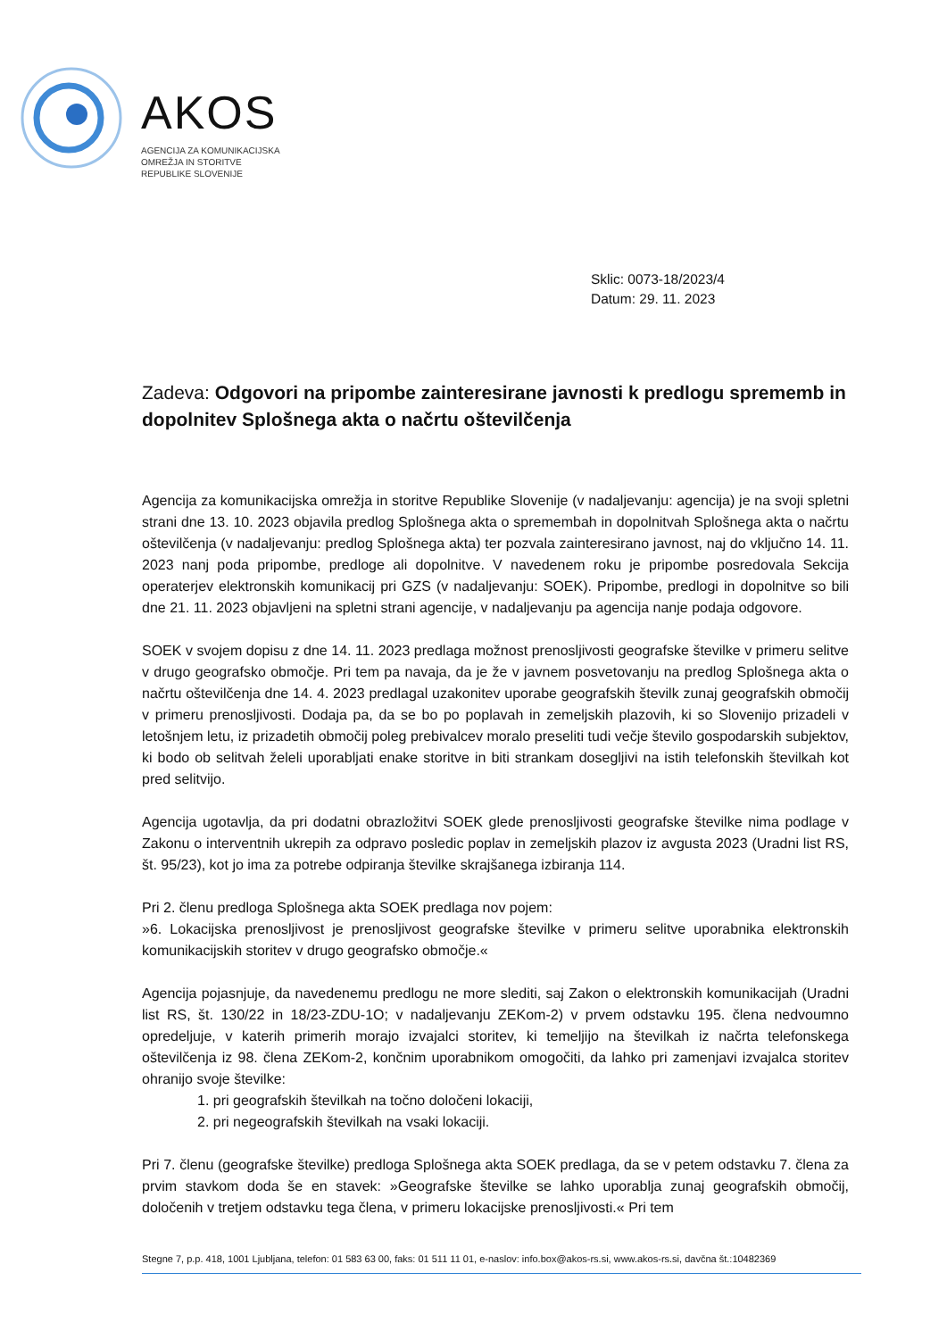AKOS
AGENCIJA ZA KOMUNIKACIJSKA
OMREŽJA IN STORITVE
REPUBLIKE SLOVENIJE
Sklic: 0073-18/2023/4
Datum: 29. 11. 2023
Zadeva: Odgovori na pripombe zainteresirane javnosti k predlogu sprememb in dopolnitev Splošnega akta o načrtu oštevilčenja
Agencija za komunikacijska omrežja in storitve Republike Slovenije (v nadaljevanju: agencija) je na svoji spletni strani dne 13. 10. 2023 objavila predlog Splošnega akta o spremembah in dopolnitvah Splošnega akta o načrtu oštevilčenja (v nadaljevanju: predlog Splošnega akta) ter pozvala zainteresirano javnost, naj do vključno 14. 11. 2023 nanj poda pripombe, predloge ali dopolnitve. V navedenem roku je pripombe posredovala Sekcija operaterjev elektronskih komunikacij pri GZS (v nadaljevanju: SOEK). Pripombe, predlogi in dopolnitve so bili dne 21. 11. 2023 objavljeni na spletni strani agencije, v nadaljevanju pa agencija nanje podaja odgovore.
SOEK v svojem dopisu z dne 14. 11. 2023 predlaga možnost prenosljivosti geografske številke v primeru selitve v drugo geografsko območje. Pri tem pa navaja, da je že v javnem posvetovanju na predlog Splošnega akta o načrtu oštevilčenja dne 14. 4. 2023 predlagal uzakonitev uporabe geografskih številk zunaj geografskih območij v primeru prenosljivosti. Dodaja pa, da se bo po poplavah in zemeljskih plazovih, ki so Slovenijo prizadeli v letošnjem letu, iz prizadetih območij poleg prebivalcev moralo preseliti tudi večje število gospodarskih subjektov, ki bodo ob selitvah želeli uporabljati enake storitve in biti strankam dosegljivi na istih telefonskih številkah kot pred selitvijo.
Agencija ugotavlja, da pri dodatni obrazložitvi SOEK glede prenosljivosti geografske številke nima podlage v Zakonu o interventnih ukrepih za odpravo posledic poplav in zemeljskih plazov iz avgusta 2023 (Uradni list RS, št. 95/23), kot jo ima za potrebe odpiranja številke skrajšanega izbiranja 114.
Pri 2. členu predloga Splošnega akta SOEK predlaga nov pojem:
»6. Lokacijska prenosljivost je prenosljivost geografske številke v primeru selitve uporabnika elektronskih komunikacijskih storitev v drugo geografsko območje.«
Agencija pojasnjuje, da navedenemu predlogu ne more slediti, saj Zakon o elektronskih komunikacijah (Uradni list RS, št. 130/22 in 18/23-ZDU-1O; v nadaljevanju ZEKom-2) v prvem odstavku 195. člena nedvoumno opredeljuje, v katerih primerih morajo izvajalci storitev, ki temeljijo na številkah iz načrta telefonskega oštevilčenja iz 98. člena ZEKom-2, končnim uporabnikom omogočiti, da lahko pri zamenjavi izvajalca storitev ohranijo svoje številke:
1. pri geografskih številkah na točno določeni lokaciji,
2. pri negeografskih številkah na vsaki lokaciji.
Pri 7. členu (geografske številke) predloga Splošnega akta SOEK predlaga, da se v petem odstavku 7. člena za prvim stavkom doda še en stavek: »Geografske številke se lahko uporablja zunaj geografskih območij, določenih v tretjem odstavku tega člena, v primeru lokacijske prenosljivosti.« Pri tem
Stegne 7, p.p. 418, 1001 Ljubljana, telefon: 01 583 63 00, faks: 01 511 11 01, e-naslov: info.box@akos-rs.si, www.akos-rs.si, davčna št.:10482369